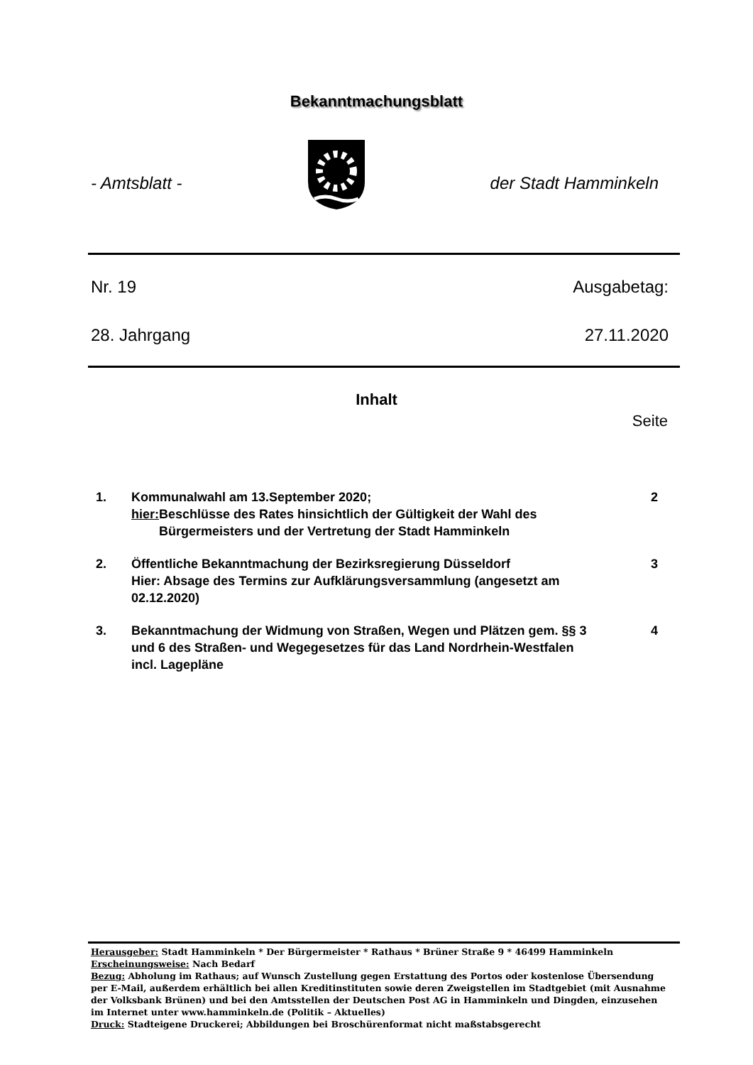Bekanntmachungsblatt
- Amtsblatt - der Stadt Hamminkeln
Nr. 19 Ausgabetag:
28. Jahrgang 27.11.2020
Inhalt
Seite
1. Kommunalwahl am 13.September 2020;
hier: Beschlüsse des Rates hinsichtlich der Gültigkeit der Wahl des Bürgermeisters und der Vertretung der Stadt Hamminkeln
2
2. Öffentliche Bekanntmachung der Bezirksregierung Düsseldorf
Hier: Absage des Termins zur Aufklärungsversammlung (angesetzt am 02.12.2020)
3
3. Bekanntmachung der Widmung von Straßen, Wegen und Plätzen gem. §§ 3 und 6 des Straßen- und Wegegesetzes für das Land Nordrhein-Westfalen incl. Lagepläne
4
Herausgeber: Stadt Hamminkeln * Der Bürgermeister * Rathaus * Brüner Straße 9 * 46499 Hamminkeln
Erscheinungsweise: Nach Bedarf
Bezug: Abholung im Rathaus; auf Wunsch Zustellung gegen Erstattung des Portos oder kostenlose Übersendung per E-Mail, außerdem erhältlich bei allen Kreditinstituten sowie deren Zweigstellen im Stadtgebiet (mit Ausnahme der Volksbank Brünen) und bei den Amtsstellen der Deutschen Post AG in Hamminkeln und Dingden, einzusehen im Internet unter www.hamminkeln.de (Politik – Aktuelles)
Druck: Stadteigene Druckerei; Abbildungen bei Broschürenformat nicht maßstabsgerecht